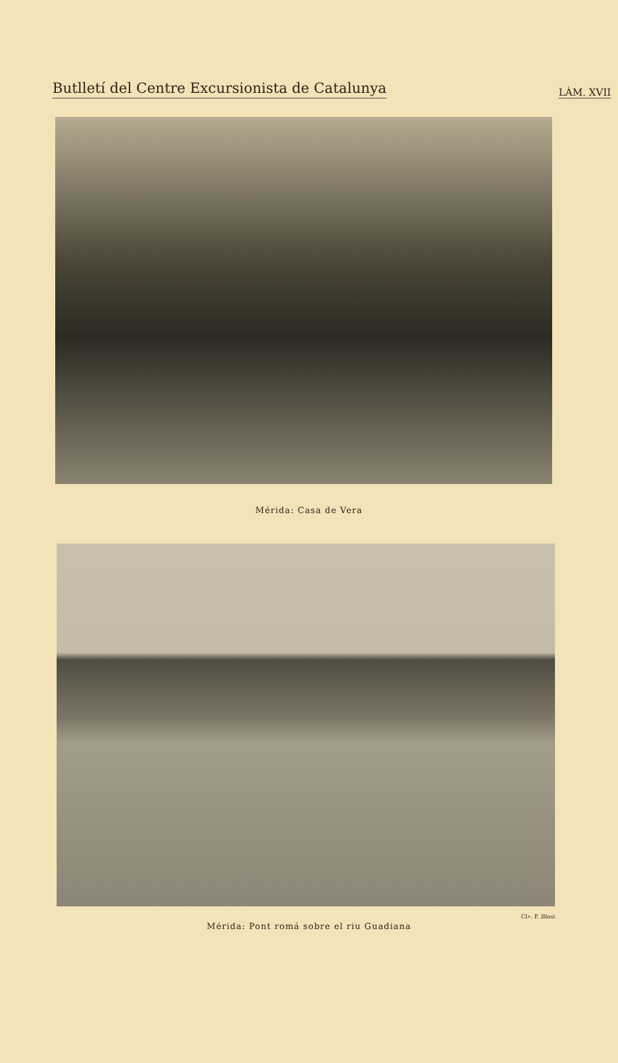Butlletí del Centre Excursionista de Catalunya LÀM. XVII
Mérida: Casa de Vera
Cl». F. Blasi
Mérida: Pont romá sobre el riu Guadiana